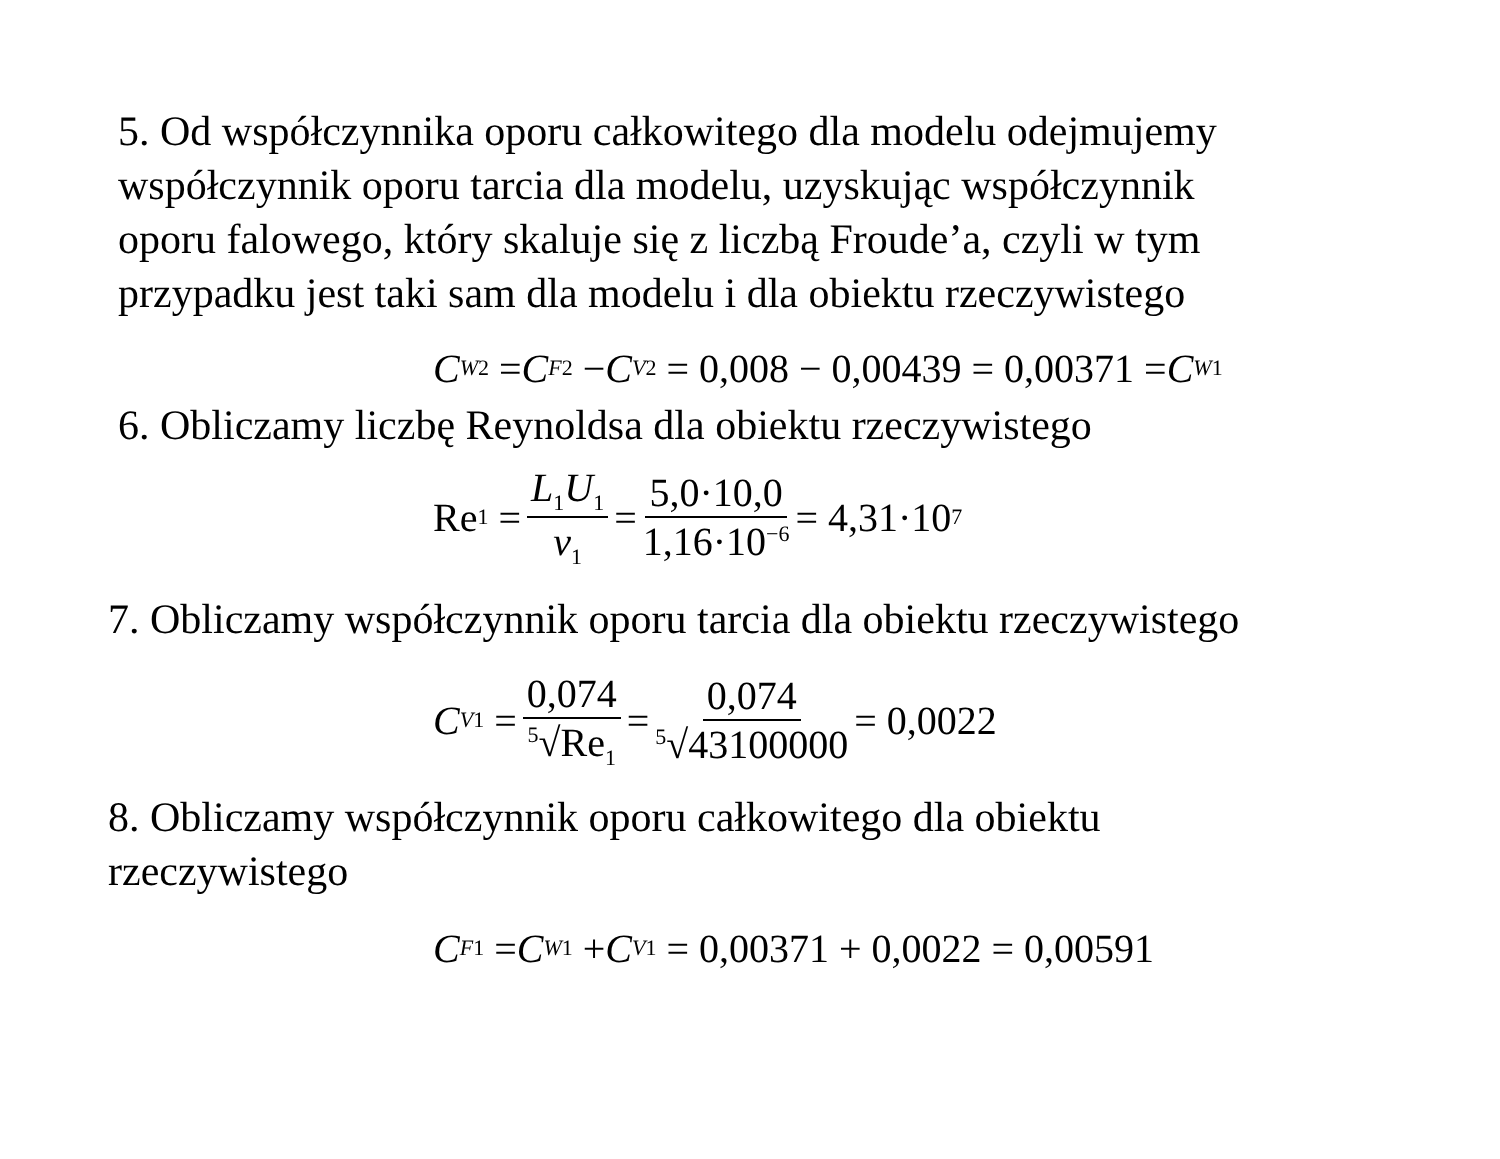5. Od współczynnika oporu całkowitego dla modelu odejmujemy
współczynnik oporu tarcia dla modelu, uzyskując współczynnik
oporu falowego, który skaluje się z liczbą Froude’a, czyli w tym
przypadku jest taki sam dla modelu i dla obiektu rzeczywistego
C<sub>W2</sub> = C<sub>F2</sub> − C<sub>V2</sub> = 0,008 − 0,00439 = 0,00371 = C<sub>W1</sub>
6. Obliczamy liczbę Reynoldsa dla obiektu rzeczywistego
Re<sub>1</sub> = L<sub>1</sub>U<sub>1</sub> ν<sub>1</sub> = 5,0·10,0 1,16·10<sup>−6</sup> = 4,31·10<sup>7</sup>
7. Obliczamy współczynnik oporu tarcia dla obiektu rzeczywistego
C<sub>V1</sub> = 0,074<sup>5</sup>√Re<sub>1</sub> = 0,074<sup>5</sup>√43100000 = 0,0022
8. Obliczamy współczynnik oporu całkowitego dla obiektu
rzeczywistego
C<sub>F1</sub> = C<sub>W1</sub> + C<sub>V1</sub> = 0,00371 + 0,0022 = 0,00591